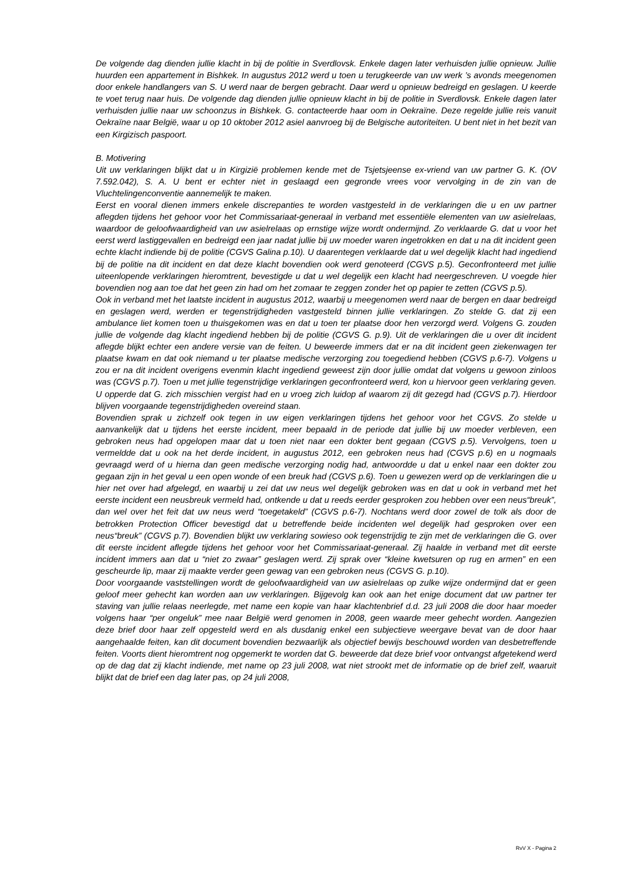De volgende dag dienden jullie klacht in bij de politie in Sverdlovsk. Enkele dagen later verhuisden jullie opnieuw. Jullie huurden een appartement in Bishkek. In augustus 2012 werd u toen u terugkeerde van uw werk ’s avonds meegenomen door enkele handlangers van S. U werd naar de bergen gebracht. Daar werd u opnieuw bedreigd en geslagen. U keerde te voet terug naar huis. De volgende dag dienden jullie opnieuw klacht in bij de politie in Sverdlovsk. Enkele dagen later verhuisden jullie naar uw schoonzus in Bishkek. G. contacteerde haar oom in Oekraïne. Deze regelde jullie reis vanuit Oekraïne naar België, waar u op 10 oktober 2012 asiel aanvroeg bij de Belgische autoriteiten. U bent niet in het bezit van een Kirgizisch paspoort.
B. Motivering
Uit uw verklaringen blijkt dat u in Kirgizië problemen kende met de Tsjetsjeense ex-vriend van uw partner G. K. (OV 7.592.042), S. A. U bent er echter niet in geslaagd een gegronde vrees voor vervolging in de zin van de Vluchtelingenconventie aannemelijk te maken.
Eerst en vooral dienen immers enkele discrepanties te worden vastgesteld in de verklaringen die u en uw partner aflegden tijdens het gehoor voor het Commissariaat-generaal in verband met essentiële elementen van uw asielrelaas, waardoor de geloofwaardigheid van uw asielrelaas op ernstige wijze wordt ondermijnd. Zo verklaarde G. dat u voor het eerst werd lastiggevallen en bedreigd een jaar nadat jullie bij uw moeder waren ingetrokken en dat u na dit incident geen echte klacht indiende bij de politie (CGVS Galina p.10). U daarentegen verklaarde dat u wel degelijk klacht had ingediend bij de politie na dit incident en dat deze klacht bovendien ook werd genoteerd (CGVS p.5). Geconfronteerd met jullie uiteenlopende verklaringen hieromtrent, bevestigde u dat u wel degelijk een klacht had neergeschreven. U voegde hier bovendien nog aan toe dat het geen zin had om het zomaar te zeggen zonder het op papier te zetten (CGVS p.5).
Ook in verband met het laatste incident in augustus 2012, waarbij u meegenomen werd naar de bergen en daar bedreigd en geslagen werd, werden er tegenstrijdigheden vastgesteld binnen jullie verklaringen. Zo stelde G. dat zij een ambulance liet komen toen u thuisgekomen was en dat u toen ter plaatse door hen verzorgd werd. Volgens G. zouden jullie de volgende dag klacht ingediend hebben bij de politie (CGVS G. p.9). Uit de verklaringen die u over dit incident aflegde blijkt echter een andere versie van de feiten. U beweerde immers dat er na dit incident geen ziekenwagen ter plaatse kwam en dat ook niemand u ter plaatse medische verzorging zou toegediend hebben (CGVS p.6-7). Volgens u zou er na dit incident overigens evenmin klacht ingediend geweest zijn door jullie omdat dat volgens u gewoon zinloos was (CGVS p.7). Toen u met jullie tegenstrijdige verklaringen geconfronteerd werd, kon u hiervoor geen verklaring geven. U opperde dat G. zich misschien vergist had en u vroeg zich luidop af waarom zij dit gezegd had (CGVS p.7). Hierdoor blijven voorgaande tegenstrijdigheden overeind staan.
Bovendien sprak u zichzelf ook tegen in uw eigen verklaringen tijdens het gehoor voor het CGVS. Zo stelde u aanvankelijk dat u tijdens het eerste incident, meer bepaald in de periode dat jullie bij uw moeder verbleven, een gebroken neus had opgelopen maar dat u toen niet naar een dokter bent gegaan (CGVS p.5). Vervolgens, toen u vermeldde dat u ook na het derde incident, in augustus 2012, een gebroken neus had (CGVS p.6) en u nogmaals gevraagd werd of u hierna dan geen medische verzorging nodig had, antwoordde u dat u enkel naar een dokter zou gegaan zijn in het geval u een open wonde of een breuk had (CGVS p.6). Toen u gewezen werd op de verklaringen die u hier net over had afgelegd, en waarbij u zei dat uw neus wel degelijk gebroken was en dat u ook in verband met het eerste incident een neusbreuk vermeld had, ontkende u dat u reeds eerder gesproken zou hebben over een neus“breuk”, dan wel over het feit dat uw neus werd “toegetakeld” (CGVS p.6-7). Nochtans werd door zowel de tolk als door de betrokken Protection Officer bevestigd dat u betreffende beide incidenten wel degelijk had gesproken over een neus“breuk” (CGVS p.7). Bovendien blijkt uw verklaring sowieso ook tegenstrijdig te zijn met de verklaringen die G. over dit eerste incident aflegde tijdens het gehoor voor het Commissariaat-generaal. Zij haalde in verband met dit eerste incident immers aan dat u “niet zo zwaar” geslagen werd. Zij sprak over “kleine kwetsuren op rug en armen” en een gescheurde lip, maar zij maakte verder geen gewag van een gebroken neus (CGVS G. p.10).
Door voorgaande vaststellingen wordt de geloofwaardigheid van uw asielrelaas op zulke wijze ondermijnd dat er geen geloof meer gehecht kan worden aan uw verklaringen. Bijgevolg kan ook aan het enige document dat uw partner ter staving van jullie relaas neerlegde, met name een kopie van haar klachtenbrief d.d. 23 juli 2008 die door haar moeder volgens haar “per ongeluk” mee naar België werd genomen in 2008, geen waarde meer gehecht worden. Aangezien deze brief door haar zelf opgesteld werd en als dusdanig enkel een subjectieve weergave bevat van de door haar aangehaalde feiten, kan dit document bovendien bezwaarlijk als objectief bewijs beschouwd worden van desbetreffende feiten. Voorts dient hieromtrent nog opgemerkt te worden dat G. beweerde dat deze brief voor ontvangst afgetekend werd op de dag dat zij klacht indiende, met name op 23 juli 2008, wat niet strookt met de informatie op de brief zelf, waaruit blijkt dat de brief een dag later pas, op 24 juli 2008,
RvV X - Pagina 2